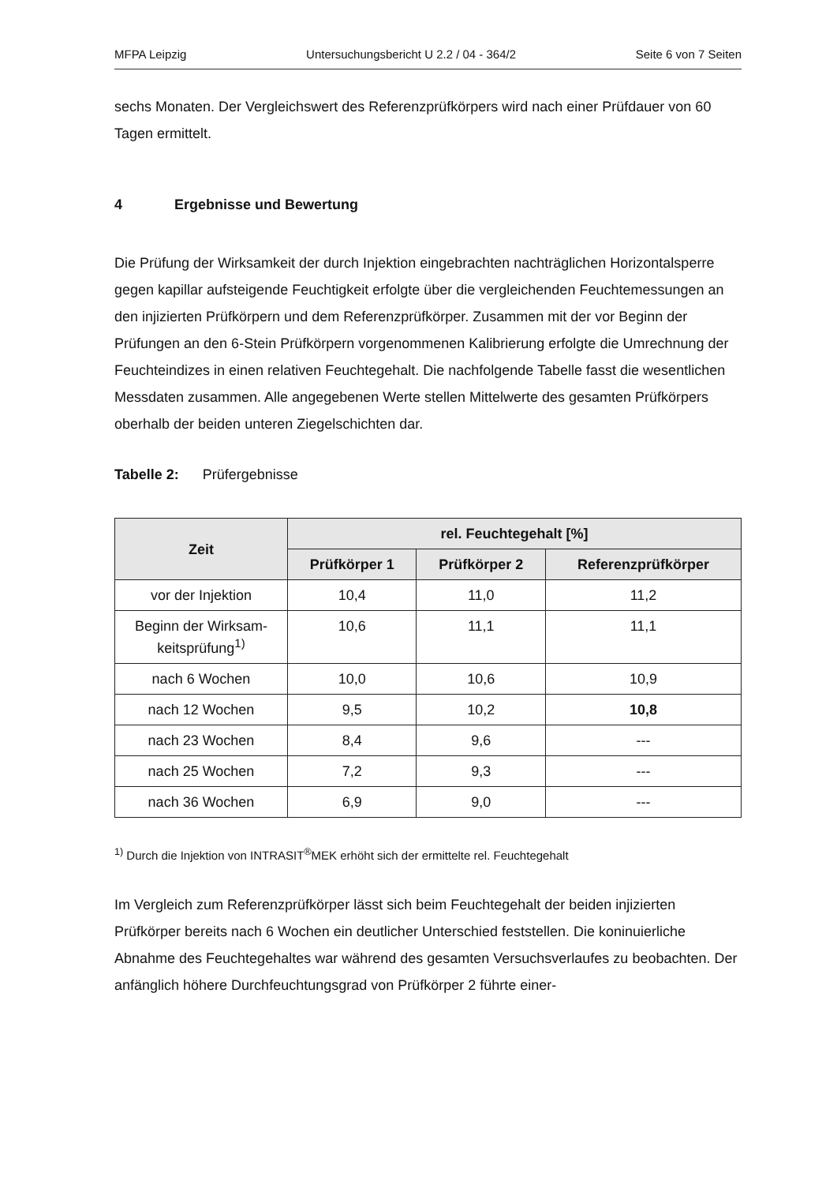MFPA Leipzig Untersuchungsbericht U 2.2 / 04 - 364/2 Seite 6 von 7 Seiten
sechs Monaten. Der Vergleichswert des Referenzprüfkörpers wird nach einer Prüfdauer von 60 Tagen ermittelt.
4 Ergebnisse und Bewertung
Die Prüfung der Wirksamkeit der durch Injektion eingebrachten nachträglichen Horizontalsperre gegen kapillar aufsteigende Feuchtigkeit erfolgte über die vergleichenden Feuchtemessungen an den injizierten Prüfkörpern und dem Referenzprüfkörper. Zusammen mit der vor Beginn der Prüfungen an den 6-Stein Prüfkörpern vorgenommenen Kalibrierung erfolgte die Umrechnung der Feuchteindizes in einen relativen Feuchtegehalt. Die nachfolgende Tabelle fasst die wesentlichen Messdaten zusammen. Alle angegebenen Werte stellen Mittelwerte des gesamten Prüfkörpers oberhalb der beiden unteren Ziegelschichten dar.
Tabelle 2: Prüfergebnisse
| Zeit | rel. Feuchtegehalt [%] | | |
| --- | --- | --- | --- |
| | Prüfkörper 1 | Prüfkörper 2 | Referenzprüfkörper |
| vor der Injektion | 10,4 | 11,0 | 11,2 |
| Beginn der Wirksam-keitsprüfung<sup>1)</sup> | 10,6 | 11,1 | 11,1 |
| nach 6 Wochen | 10,0 | 10,6 | 10,9 |
| nach 12 Wochen | 9,5 | 10,2 | 10,8 |
| nach 23 Wochen | 8,4 | 9,6 | --- |
| nach 25 Wochen | 7,2 | 9,3 | --- |
| nach 36 Wochen | 6,9 | 9,0 | --- |
<sup>1)</sup> Durch die Injektion von INTRASIT<sup>®</sup>MEK erhöht sich der ermittelte rel. Feuchtegehalt
Im Vergleich zum Referenzprüfkörper lässt sich beim Feuchtegehalt der beiden injizierten Prüfkörper bereits nach 6 Wochen ein deutlicher Unterschied feststellen. Die koninuierliche Abnahme des Feuchtegehaltes war während des gesamten Versuchsverlaufes zu beobachten. Der anfänglich höhere Durchfeuchtungsgrad von Prüfkörper 2 führte einer-